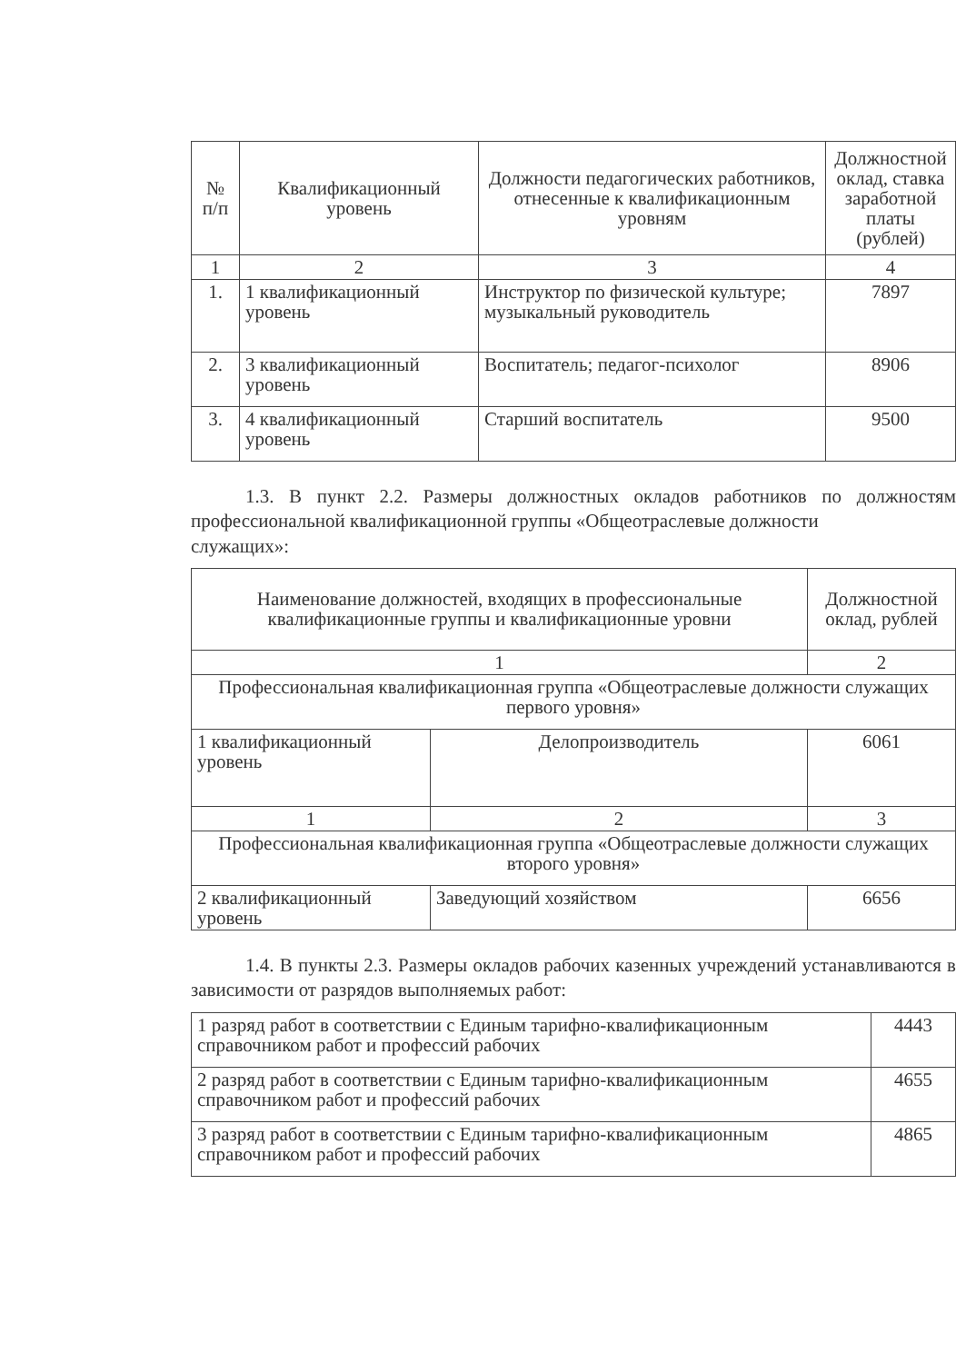| № п/п | Квалификационный уровень | Должности педагогических работников, отнесенные к квалификационным уровням | Должностной оклад, ставка заработной платы (рублей) |
| --- | --- | --- | --- |
| 1 | 2 | 3 | 4 |
| 1. | 1 квалификационный уровень | Инструктор по физической культуре; музыкальный руководитель | 7897 |
| 2. | 3 квалификационный уровень | Воспитатель; педагог-психолог | 8906 |
| 3. | 4 квалификационный уровень | Старший воспитатель | 9500 |
1.3. В пункт 2.2. Размеры должностных окладов работников по должностям профессиональной квалификационной группы «Общеотраслевые должности
служащих»:
| Наименование должностей, входящих в профессиональные квалификационные группы и квалификационные уровни | | Должностной оклад, рублей |
| --- | --- | --- |
| 1 | | 2 |
| Профессиональная квалификационная группа «Общеотраслевые должности служащих первого уровня» | | |
| 1 квалификационный уровень | Делопроизводитель | 6061 |
| 1 | 2 | 3 |
| Профессиональная квалификационная группа «Общеотраслевые должности служащих второго уровня» | | |
| 2 квалификационный уровень | Заведующий хозяйством | 6656 |
1.4. В пункты 2.3. Размеры окладов рабочих казенных учреждений устанавливаются в зависимости от разрядов выполняемых работ:
| 1 разряд работ в соответствии с Единым тарифно-квалификационным справочником работ и профессий рабочих | 4443 |
| 2 разряд работ в соответствии с Единым тарифно-квалификационным справочником работ и профессий рабочих | 4655 |
| 3 разряд работ в соответствии с Единым тарифно-квалификационным справочником работ и профессий рабочих | 4865 |